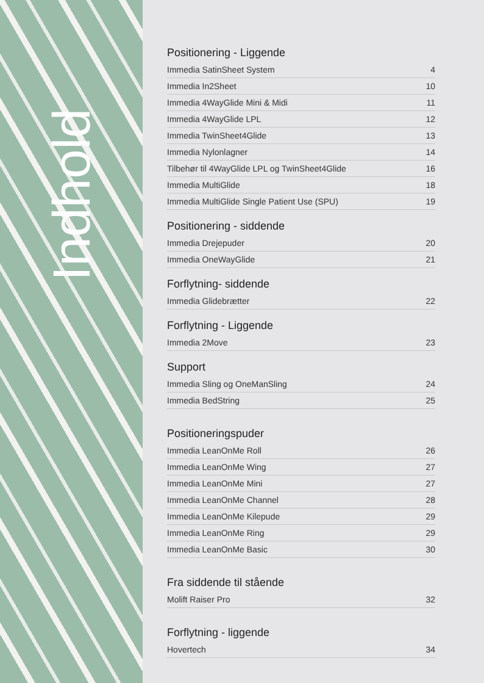Indhold
Positionering - Liggende
Immedia SatinSheet System 4
Immedia In2Sheet 10
Immedia 4WayGlide Mini & Midi 11
Immedia 4WayGlide LPL 12
Immedia TwinSheet4Glide 13
Immedia Nylonlagner 14
Tilbehør til 4WayGlide LPL og TwinSheet4Glide 16
Immedia MultiGlide 18
Immedia MultiGlide Single Patient Use (SPU) 19
Positionering - siddende
Immedia Drejepuder 20
Immedia OneWayGlide 21
Forflytning- siddende
Immedia Glidebrætter 22
Forflytning - Liggende
Immedia 2Move 23
Support
Immedia Sling og OneManSling 24
Immedia BedString 25
Positioneringspuder
Immedia LeanOnMe Roll 26
Immedia LeanOnMe Wing 27
Immedia LeanOnMe Mini 27
Immedia LeanOnMe Channel 28
Immedia LeanOnMe Kilepude 29
Immedia LeanOnMe Ring 29
Immedia LeanOnMe Basic 30
Fra siddende til stående
Molift Raiser Pro 32
Forflytning - liggende
Hovertech 34